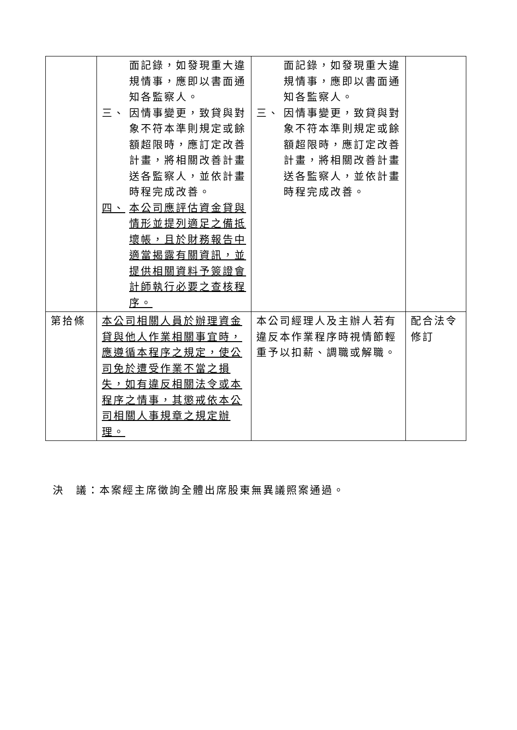| | 面記錄，如發現重大違規情事，應即以書面通知各監察人。 三、 因情事變更，致貸與對象不符本準則規定或餘額超限時，應訂定改善計畫，將相關改善計畫送各監察人，並依計畫時程完成改善。 四、 本公司應評估資金貸與情形並提列適足之備抵壞帳，且於財務報告中適當揭露有關資訊，並提供相關資料予簽證會計師執行必要之查核程序。 | 面記錄，如發現重大違規情事，應即以書面通知各監察人。 三、 因情事變更，致貸與對象不符本準則規定或餘額超限時，應訂定改善計畫，將相關改善計畫送各監察人，並依計畫時程完成改善。 | |
| 第拾條 | 本公司相關人員於辦理資金貸與他人作業相關事宜時，應遵循本程序之規定，使公司免於遭受作業不當之損失，如有違反相關法令或本程序之情事，其懲戒依本公司相關人事規章之規定辦理。 | 本公司經理人及主辦人若有違反本作業程序時視情節輕重予以扣薪、調職或解職。 | 配合法令修訂 |
決　議：本案經主席徵詢全體出席股東無異議照案通過。